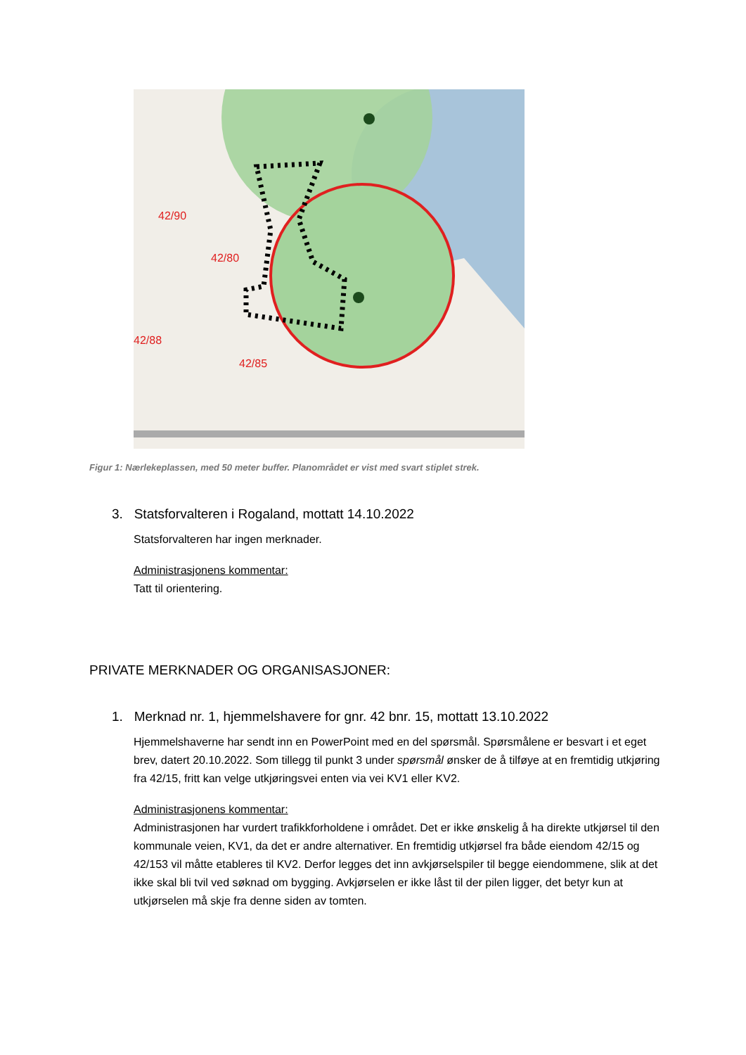42/90
42/80
42/88
42/85
Figur 1: Nærlekeplassen, med 50 meter buffer. Planområdet er vist med svart stiplet strek.
3. Statsforvalteren i Rogaland, mottatt 14.10.2022
Statsforvalteren har ingen merknader.
Administrasjonens kommentar:
Tatt til orientering.
PRIVATE MERKNADER OG ORGANISASJONER:
1. Merknad nr. 1, hjemmelshavere for gnr. 42 bnr. 15, mottatt 13.10.2022
Hjemmelshaverne har sendt inn en PowerPoint med en del spørsmål. Spørsmålene er besvart i et eget brev, datert 20.10.2022. Som tillegg til punkt 3 under spørsmål ønsker de å tilføye at en fremtidig utkjøring fra 42/15, fritt kan velge utkjøringsvei enten via vei KV1 eller KV2.
Administrasjonens kommentar:
Administrasjonen har vurdert trafikkforholdene i området. Det er ikke ønskelig å ha direkte utkjørsel til den kommunale veien, KV1, da det er andre alternativer. En fremtidig utkjørsel fra både eiendom 42/15 og 42/153 vil måtte etableres til KV2. Derfor legges det inn avkjørselspiler til begge eiendommene, slik at det ikke skal bli tvil ved søknad om bygging. Avkjørselen er ikke låst til der pilen ligger, det betyr kun at utkjørselen må skje fra denne siden av tomten.